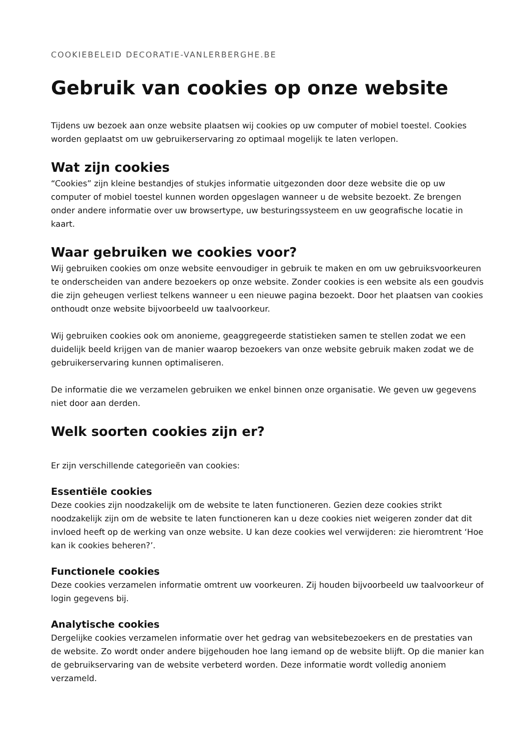COOKIEBELEID DECORATIE-VANLERBERGHE.BE
Gebruik van cookies op onze website
Tijdens uw bezoek aan onze website plaatsen wij cookies op uw computer of mobiel toestel. Cookies worden geplaatst om uw gebruikerservaring zo optimaal mogelijk te laten verlopen.
Wat zijn cookies
“Cookies” zijn kleine bestandjes of stukjes informatie uitgezonden door deze website die op uw computer of mobiel toestel kunnen worden opgeslagen wanneer u de website bezoekt. Ze brengen onder andere informatie over uw browsertype, uw besturingssysteem en uw geografische locatie in kaart.
Waar gebruiken we cookies voor?
Wij gebruiken cookies om onze website eenvoudiger in gebruik te maken en om uw gebruiksvoorkeuren te onderscheiden van andere bezoekers op onze website. Zonder cookies is een website als een goudvis die zijn geheugen verliest telkens wanneer u een nieuwe pagina bezoekt. Door het plaatsen van cookies onthoudt onze website bijvoorbeeld uw taalvoorkeur.
Wij gebruiken cookies ook om anonieme, geaggregeerde statistieken samen te stellen zodat we een duidelijk beeld krijgen van de manier waarop bezoekers van onze website gebruik maken zodat we de gebruikerservaring kunnen optimaliseren.
De informatie die we verzamelen gebruiken we enkel binnen onze organisatie. We geven uw gegevens niet door aan derden.
Welk soorten cookies zijn er?
Er zijn verschillende categorieën van cookies:
Essentiële cookies
Deze cookies zijn noodzakelijk om de website te laten functioneren. Gezien deze cookies strikt noodzakelijk zijn om de website te laten functioneren kan u deze cookies niet weigeren zonder dat dit invloed heeft op de werking van onze website. U kan deze cookies wel verwijderen: zie hieromtrent ‘Hoe kan ik cookies beheren?’.
Functionele cookies
Deze cookies verzamelen informatie omtrent uw voorkeuren. Zij houden bijvoorbeeld uw taalvoorkeur of login gegevens bij.
Analytische cookies
Dergelijke cookies verzamelen informatie over het gedrag van websitebezoekers en de prestaties van de website. Zo wordt onder andere bijgehouden hoe lang iemand op de website blijft. Op die manier kan de gebruikservaring van de website verbeterd worden. Deze informatie wordt volledig anoniem verzameld.